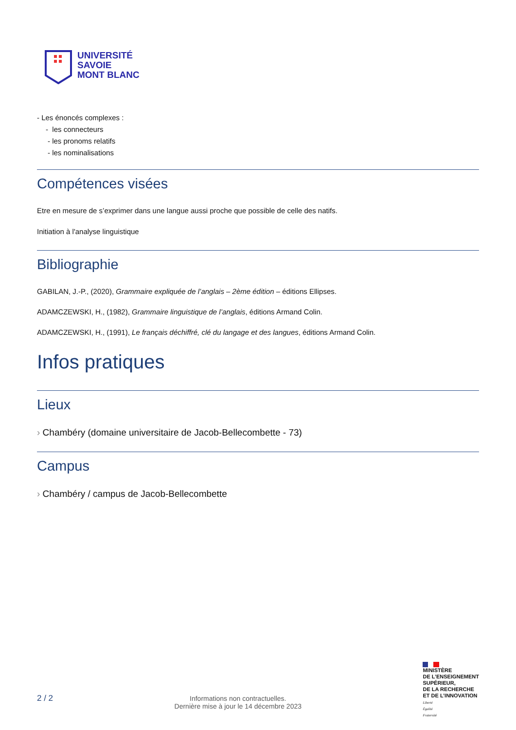UNIVERSITÉ
SAVOIE
MONT BLANC
- Les énoncés complexes :
- les connecteurs
- les pronoms relatifs
- les nominalisations
Compétences visées
Etre en mesure de s’exprimer dans une langue aussi proche que possible de celle des natifs.
Initiation à l'analyse linguistique
Bibliographie
GABILAN, J.-P., (2020), Grammaire expliquée de l’anglais – 2ème édition – éditions Ellipses.
ADAMCZEWSKI, H., (1982), Grammaire linguistique de l’anglais, éditions Armand Colin.
ADAMCZEWSKI, H., (1991), Le français déchiffré, clé du langage et des langues, éditions Armand Colin.
Infos pratiques
Lieux
› Chambéry (domaine universitaire de Jacob-Bellecombette - 73)
Campus
› Chambéry / campus de Jacob-Bellecombette
2 / 2
Informations non contractuelles.
Dernière mise à jour le 14 décembre 2023
MINISTÈRE
DE L’ENSEIGNEMENT
SUPÉRIEUR,
DE LA RECHERCHE
ET DE L’INNOVATION
Liberté
Égalité
Fraternité